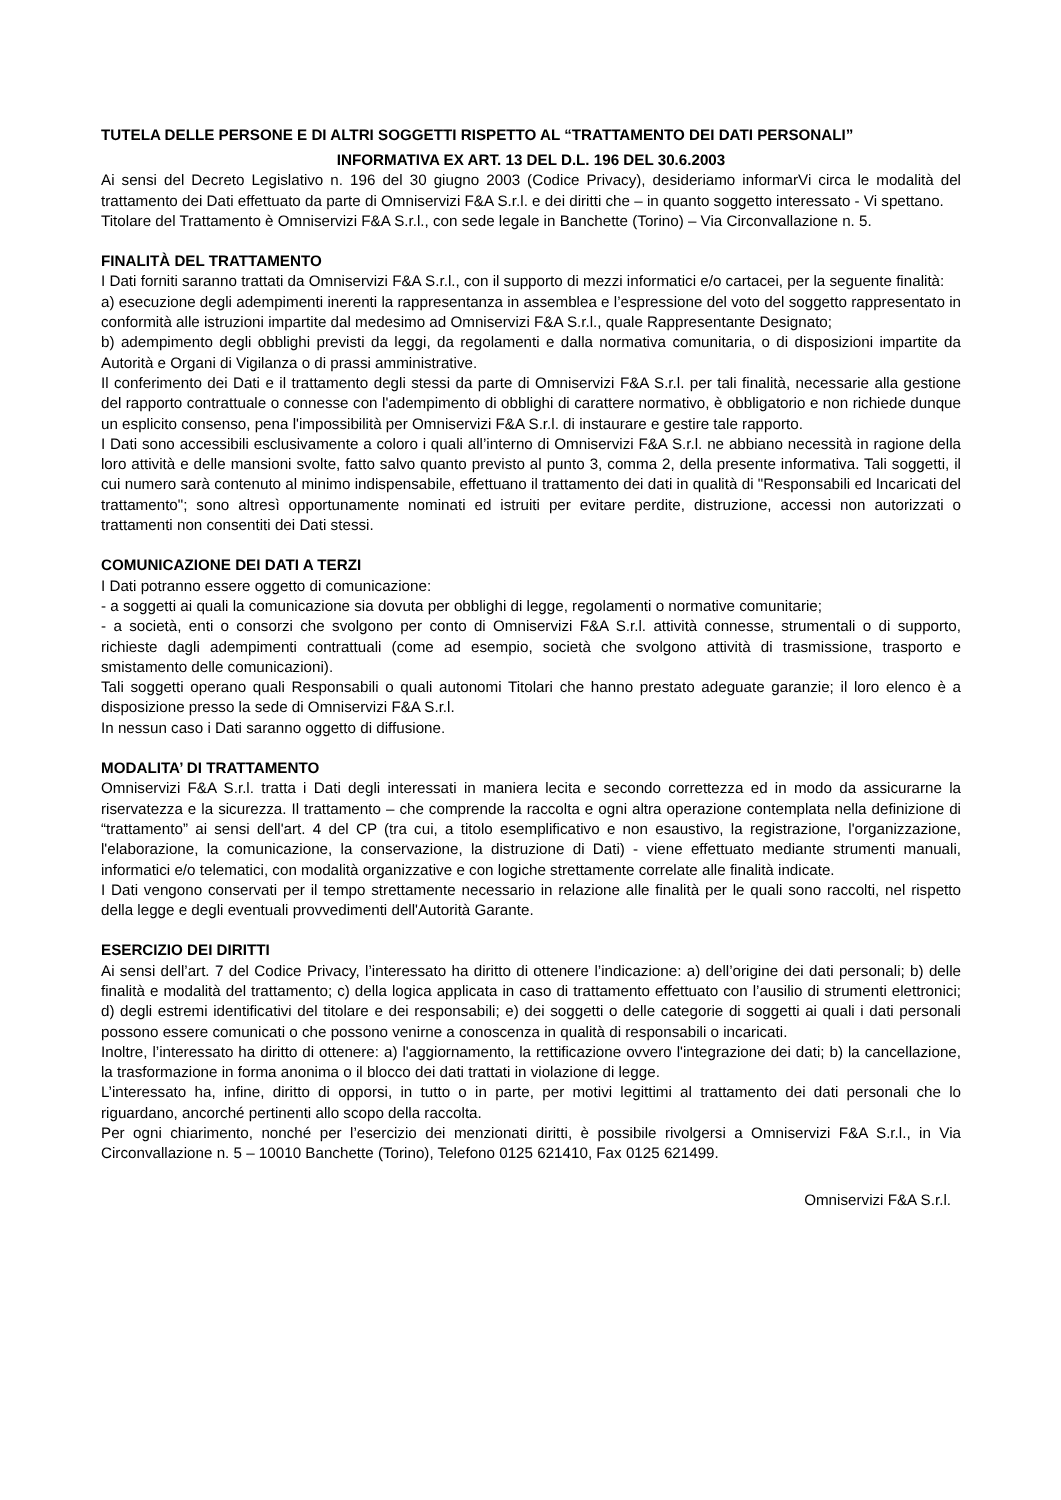TUTELA DELLE PERSONE E DI ALTRI SOGGETTI RISPETTO AL “TRATTAMENTO DEI DATI PERSONALI”
INFORMATIVA EX ART. 13 DEL D.L. 196 DEL 30.6.2003
Ai sensi del Decreto Legislativo n. 196 del 30 giugno 2003 (Codice Privacy), desideriamo informarVi circa le modalità del trattamento dei Dati effettuato da parte di Omniservizi F&A S.r.l. e dei diritti che – in quanto soggetto interessato - Vi spettano.
Titolare del Trattamento è Omniservizi F&A S.r.l., con sede legale in Banchette (Torino) – Via Circonvallazione n. 5.
FINALITÀ DEL TRATTAMENTO
I Dati forniti saranno trattati da Omniservizi F&A S.r.l., con il supporto di mezzi informatici e/o cartacei, per la seguente finalità:
a) esecuzione degli adempimenti inerenti la rappresentanza in assemblea e l’espressione del voto del soggetto rappresentato in conformità alle istruzioni impartite dal medesimo ad Omniservizi F&A S.r.l., quale Rappresentante Designato;
b) adempimento degli obblighi previsti da leggi, da regolamenti e dalla normativa comunitaria, o di disposizioni impartite da Autorità e Organi di Vigilanza o di prassi amministrative.
Il conferimento dei Dati e il trattamento degli stessi da parte di Omniservizi F&A S.r.l. per tali finalità, necessarie alla gestione del rapporto contrattuale o connesse con l'adempimento di obblighi di carattere normativo, è obbligatorio e non richiede dunque un esplicito consenso, pena l'impossibilità per Omniservizi F&A S.r.l. di instaurare e gestire tale rapporto.
I Dati sono accessibili esclusivamente a coloro i quali all’interno di Omniservizi F&A S.r.l. ne abbiano necessità in ragione della loro attività e delle mansioni svolte, fatto salvo quanto previsto al punto 3, comma 2, della presente informativa. Tali soggetti, il cui numero sarà contenuto al minimo indispensabile, effettuano il trattamento dei dati in qualità di "Responsabili ed Incaricati del trattamento"; sono altresì opportunamente nominati ed istruiti per evitare perdite, distruzione, accessi non autorizzati o trattamenti non consentiti dei Dati stessi.
COMUNICAZIONE DEI DATI A TERZI
I Dati potranno essere oggetto di comunicazione:
- a soggetti ai quali la comunicazione sia dovuta per obblighi di legge, regolamenti o normative comunitarie;
- a società, enti o consorzi che svolgono per conto di Omniservizi F&A S.r.l. attività connesse, strumentali o di supporto, richieste dagli adempimenti contrattuali (come ad esempio, società che svolgono attività di trasmissione, trasporto e smistamento delle comunicazioni).
Tali soggetti operano quali Responsabili o quali autonomi Titolari che hanno prestato adeguate garanzie; il loro elenco è a disposizione presso la sede di Omniservizi F&A S.r.l.
In nessun caso i Dati saranno oggetto di diffusione.
MODALITA’ DI TRATTAMENTO
Omniservizi F&A S.r.l. tratta i Dati degli interessati in maniera lecita e secondo correttezza ed in modo da assicurarne la riservatezza e la sicurezza. Il trattamento – che comprende la raccolta e ogni altra operazione contemplata nella definizione di “trattamento” ai sensi dell'art. 4 del CP (tra cui, a titolo esemplificativo e non esaustivo, la registrazione, l'organizzazione, l'elaborazione, la comunicazione, la conservazione, la distruzione di Dati) - viene effettuato mediante strumenti manuali, informatici e/o telematici, con modalità organizzative e con logiche strettamente correlate alle finalità indicate.
I Dati vengono conservati per il tempo strettamente necessario in relazione alle finalità per le quali sono raccolti, nel rispetto della legge e degli eventuali provvedimenti dell'Autorità Garante.
ESERCIZIO DEI DIRITTI
Ai sensi dell’art. 7 del Codice Privacy, l’interessato ha diritto di ottenere l’indicazione: a) dell’origine dei dati personali; b) delle finalità e modalità del trattamento; c) della logica applicata in caso di trattamento effettuato con l’ausilio di strumenti elettronici; d) degli estremi identificativi del titolare e dei responsabili; e) dei soggetti o delle categorie di soggetti ai quali i dati personali possono essere comunicati o che possono venirne a conoscenza in qualità di responsabili o incaricati.
Inoltre, l’interessato ha diritto di ottenere: a) l'aggiornamento, la rettificazione ovvero l'integrazione dei dati; b) la cancellazione, la trasformazione in forma anonima o il blocco dei dati trattati in violazione di legge.
L’interessato ha, infine, diritto di opporsi, in tutto o in parte, per motivi legittimi al trattamento dei dati personali che lo riguardano, ancorché pertinenti allo scopo della raccolta.
Per ogni chiarimento, nonché per l’esercizio dei menzionati diritti, è possibile rivolgersi a Omniservizi F&A S.r.l., in Via Circonvallazione n. 5 – 10010 Banchette (Torino), Telefono 0125 621410, Fax 0125 621499.
Omniservizi F&A S.r.l.